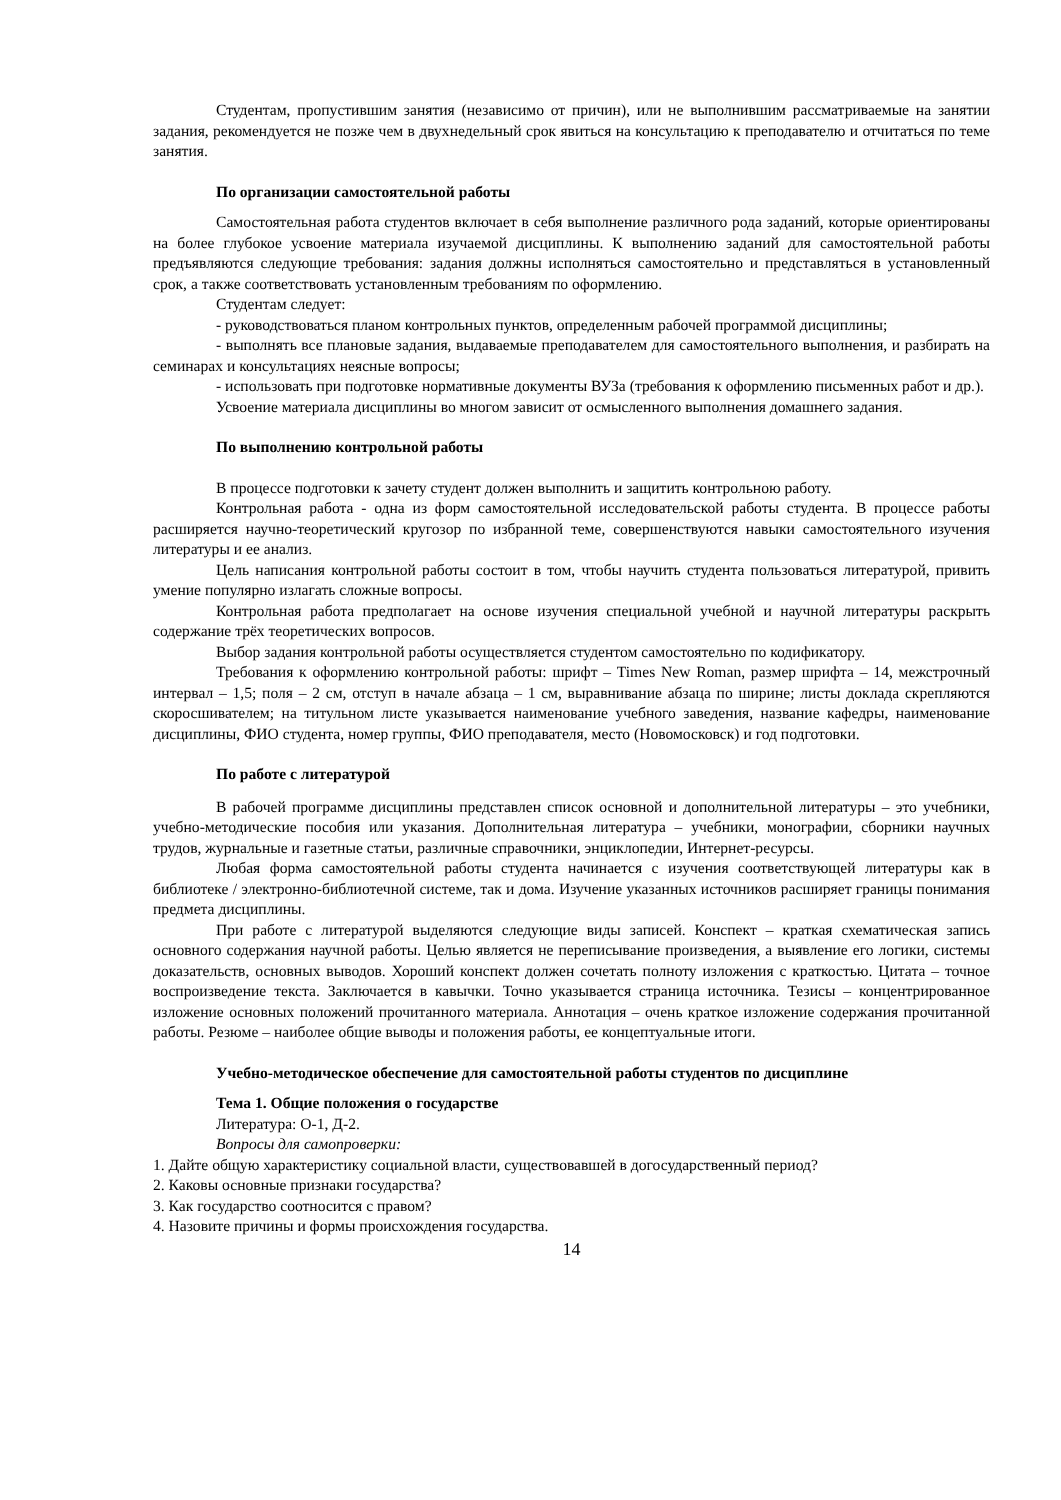Студентам, пропустившим занятия (независимо от причин), или не выполнившим рассматриваемые на занятии задания, рекомендуется не позже чем в двухнедельный срок явиться на консультацию к преподавателю и отчитаться по теме занятия.
По организации самостоятельной работы
Самостоятельная работа студентов включает в себя выполнение различного рода заданий, которые ориентированы на более глубокое усвоение материала изучаемой дисциплины. К выполнению заданий для самостоятельной работы предъявляются следующие требования: задания должны исполняться самостоятельно и представляться в установленный срок, а также соответствовать установленным требованиям по оформлению.
Студентам следует:
- руководствоваться планом контрольных пунктов, определенным рабочей программой дисциплины;
- выполнять все плановые задания, выдаваемые преподавателем для самостоятельного выполнения, и разбирать на семинарах и консультациях неясные вопросы;
- использовать при подготовке нормативные документы ВУЗа (требования к оформлению письменных работ и др.).
Усвоение материала дисциплины во многом зависит от осмысленного выполнения домашнего задания.
По выполнению контрольной работы
В процессе подготовки к зачету студент должен выполнить и защитить контрольною работу.
Контрольная работа - одна из форм самостоятельной исследовательской работы студента. В процессе работы расширяется научно-теоретический кругозор по избранной теме, совершенствуются навыки самостоятельного изучения литературы и ее анализ.
Цель написания контрольной работы состоит в том, чтобы научить студента пользоваться литературой, привить умение популярно излагать сложные вопросы.
Контрольная работа предполагает на основе изучения специальной учебной и научной литературы раскрыть содержание трёх теоретических вопросов.
Выбор задания контрольной работы осуществляется студентом самостоятельно по кодификатору.
Требования к оформлению контрольной работы: шрифт – Times New Roman, размер шрифта – 14, межстрочный интервал – 1,5; поля – 2 см, отступ в начале абзаца – 1 см, выравнивание абзаца по ширине; листы доклада скрепляются скоросшивателем; на титульном листе указывается наименование учебного заведения, название кафедры, наименование дисциплины, ФИО студента, номер группы, ФИО преподавателя, место (Новомосковск) и год подготовки.
По работе с литературой
В рабочей программе дисциплины представлен список основной и дополнительной литературы – это учебники, учебно-методические пособия или указания. Дополнительная литература – учебники, монографии, сборники научных трудов, журнальные и газетные статьи, различные справочники, энциклопедии, Интернет-ресурсы.
Любая форма самостоятельной работы студента начинается с изучения соответствующей литературы как в библиотеке / электронно-библиотечной системе, так и дома. Изучение указанных источников расширяет границы понимания предмета дисциплины.
При работе с литературой выделяются следующие виды записей. Конспект – краткая схематическая запись основного содержания научной работы. Целью является не переписывание произведения, а выявление его логики, системы доказательств, основных выводов. Хороший конспект должен сочетать полноту изложения с краткостью. Цитата – точное воспроизведение текста. Заключается в кавычки. Точно указывается страница источника. Тезисы – концентрированное изложение основных положений прочитанного материала. Аннотация – очень краткое изложение содержания прочитанной работы. Резюме – наиболее общие выводы и положения работы, ее концептуальные итоги.
Учебно-методическое обеспечение для самостоятельной работы студентов по дисциплине
Тема 1. Общие положения о государстве
Литература: О-1, Д-2.
Вопросы для самопроверки:
1. Дайте общую характеристику социальной власти, существовавшей в догосударственный период?
2. Каковы основные признаки государства?
3. Как государство соотносится с правом?
4. Назовите причины и формы происхождения государства.
14